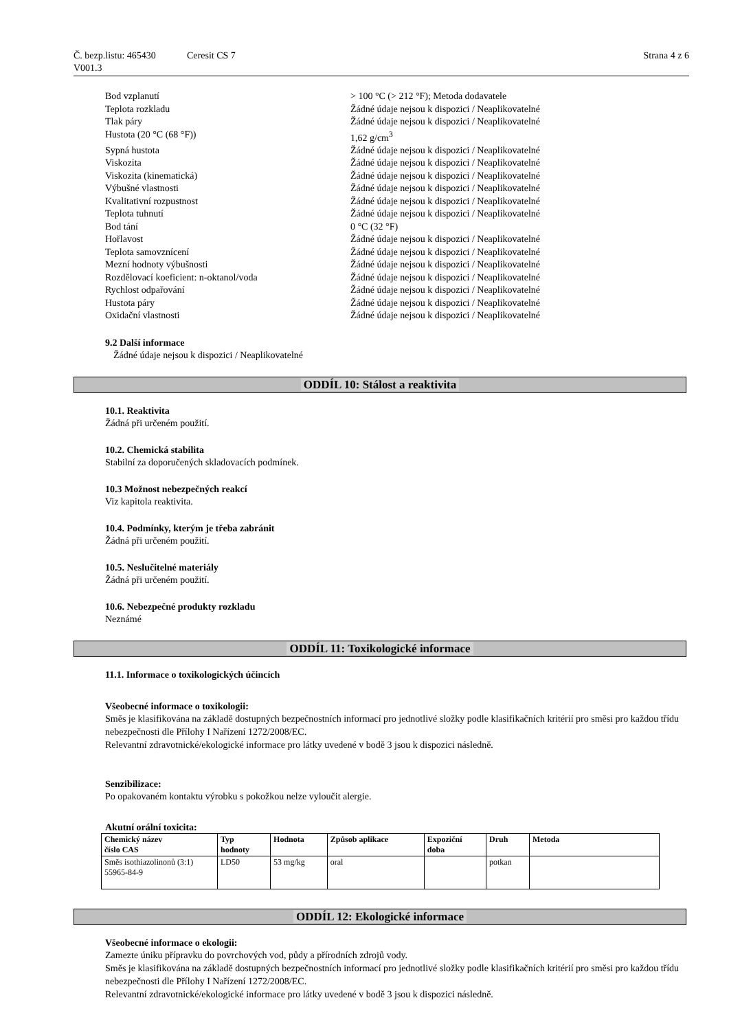Č. bezp.listu: 465430
V001.3
Ceresit CS 7 Strana 4 z 6
Bod vzplanutí > 100 °C (> 212 °F); Metoda dodavatele
Teplota rozkladu Žádné údaje nejsou k dispozici / Neaplikovatelné
Tlak páry Žádné údaje nejsou k dispozici / Neaplikovatelné
Hustota (20 °C (68 °F)) 1,62 g/cm<sup>3</sup>
Sypná hustota Žádné údaje nejsou k dispozici / Neaplikovatelné
Viskozita Žádné údaje nejsou k dispozici / Neaplikovatelné
Viskozita (kinematická) Žádné údaje nejsou k dispozici / Neaplikovatelné
Výbušné vlastnosti Žádné údaje nejsou k dispozici / Neaplikovatelné
Kvalitativní rozpustnost Žádné údaje nejsou k dispozici / Neaplikovatelné
Teplota tuhnutí Žádné údaje nejsou k dispozici / Neaplikovatelné
Bod tání 0 °C (32 °F)
Hořlavost Žádné údaje nejsou k dispozici / Neaplikovatelné
Teplota samovznícení Žádné údaje nejsou k dispozici / Neaplikovatelné
Mezní hodnoty výbušnosti Žádné údaje nejsou k dispozici / Neaplikovatelné
Rozdělovací koeficient: n-oktanol/voda Žádné údaje nejsou k dispozici / Neaplikovatelné
Rychlost odpařování Žádné údaje nejsou k dispozici / Neaplikovatelné
Hustota páry Žádné údaje nejsou k dispozici / Neaplikovatelné
Oxidační vlastnosti Žádné údaje nejsou k dispozici / Neaplikovatelné
9.2 Další informace
Žádné údaje nejsou k dispozici / Neaplikovatelné
ODDÍL 10: Stálost a reaktivita
10.1. Reaktivita
Žádná při určeném použití.
10.2. Chemická stabilita
Stabilní za doporučených skladovacích podmínek.
10.3 Možnost nebezpečných reakcí
Viz kapitola reaktivita.
10.4. Podmínky, kterým je třeba zabránit
Žádná při určeném použití.
10.5. Neslučitelné materiály
Žádná při určeném použití.
10.6. Nebezpečné produkty rozkladu
Neznámé
ODDÍL 11: Toxikologické informace
11.1. Informace o toxikologických účincích
Všeobecné informace o toxikologii:
Směs je klasifikována na základě dostupných bezpečnostních informací pro jednotlivé složky podle klasifikačních kritérií pro směsi pro každou třídu nebezpečnosti dle Přílohy I Nařízení 1272/2008/EC.
Relevantní zdravotnické/ekologické informace pro látky uvedené v bodě 3 jsou k dispozici následně.
Senzibilizace:
Po opakovaném kontaktu výrobku s pokožkou nelze vyloučit alergie.
Akutní orální toxicita:
| Chemický název číslo CAS | Typ hodnoty | Hodnota | Způsob aplikace | Expoziční doba | Druh | Metoda |
| --- | --- | --- | --- | --- | --- | --- |
| Směs isothiazolinonů (3:1) 55965-84-9 | LD50 | 53 mg/kg | oral | | potkan | |
ODDÍL 12: Ekologické informace
Všeobecné informace o ekologii:
Zamezte úniku přípravku do povrchových vod, půdy a přírodních zdrojů vody.
Směs je klasifikována na základě dostupných bezpečnostních informací pro jednotlivé složky podle klasifikačních kritérií pro směsi pro každou třídu nebezpečnosti dle Přílohy I Nařízení 1272/2008/EC.
Relevantní zdravotnické/ekologické informace pro látky uvedené v bodě 3 jsou k dispozici následně.